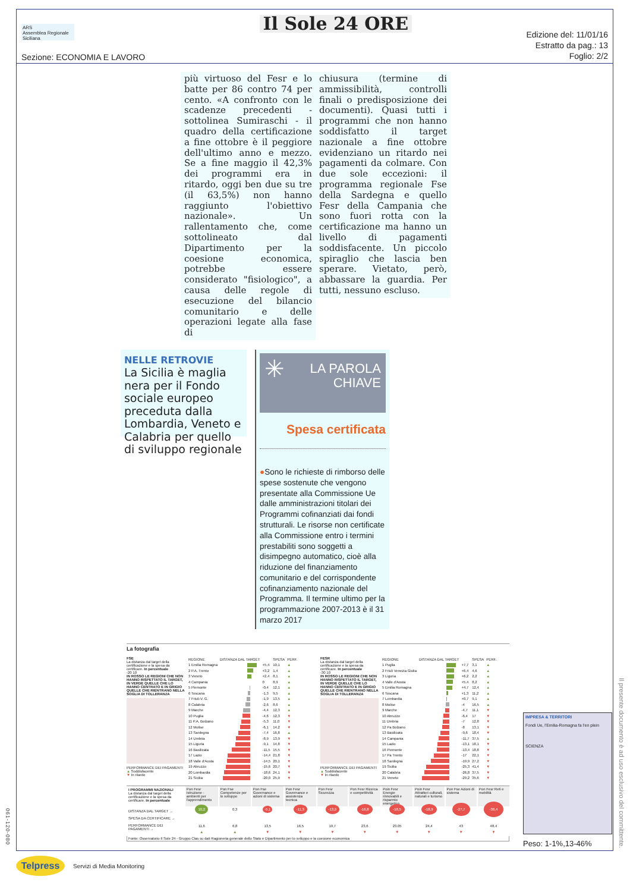061-120-080
ARS
Assemblea Regionale Siciliana
Sezione: ECONOMIA E LAVORO
Il Sole 24 ORE
Edizione del: 11/01/16
Estratto da pag.: 13
Foglio: 2/2
più virtuoso del Fesr e lo batte per 86 contro 74 per cento. «A confronto con le scadenze precedenti - sottolinea Sumiraschi - il quadro della certificazione a fine ottobre è il peggiore dell'ultimo anno e mezzo. Se a fine maggio il 42,3% dei programmi era in ritardo, oggi ben due su tre (il 63,5%) non hanno raggiunto l'obiettivo nazionale». Un rallentamento che, come sottolineato dal Dipartimento per la coesione economica, potrebbe essere considerato "fisiologico", a causa delle regole di esecuzione del bilancio comunitario e delle operazioni legate alla fase di
chiusura (termine di ammissibilità, controlli finali o predisposizione dei documenti). Quasi tutti i programmi che non hanno soddisfatto il target nazionale a fine ottobre evidenziano un ritardo nei pagamenti da colmare. Con due sole eccezioni: il programma regionale Fse della Sardegna e quello Fesr della Campania che sono fuori rotta con la certificazione ma hanno un livello di pagamenti soddisfacente. Un piccolo spiraglio che lascia ben sperare. Vietato, però, abbassare la guardia. Per tutti, nessuno escluso.
NELLE RETROVIE
La Sicilia è maglia nera per il Fondo sociale europeo preceduta dalla Lombardia, Veneto e Calabria per quello di sviluppo regionale
✳ LA PAROLA
CHIAVE
Spesa certificata
●Sono le richieste di rimborso delle spese sostenute che vengono presentate alla Commissione Ue dalle amministrazioni titolari dei Programmi cofinanziati dai fondi strutturali. Le risorse non certificate alla Commissione entro i termini prestabiliti sono soggetti a disimpegno automatico, cioè alla riduzione del finanziamento comunitario e del corrispondente cofinanziamento nazionale del Programma. Il termine ultimo per la programmazione 2007-2013 è il 31 marzo 2017
La fotografia
FSE
La distanza dal target della certificazione e la spesa da certificare. In percentuale
-20 10
IN ROSSO LE REGIONI CHE NON HANNO RISPETTATO IL TARGET, IN VERDE QUELLE CHE LO HANNO CENTRATO E IN GRIGIO QUELLE CHE RIENTRANO NELLA SOGLIA DI TOLLERANZA
PERFORMANCE DEI PAGAMENTI
▲ Soddisfacente
▼ In ritardo
| REGIONE | DISTANZA DAL TARGET | | SPESA | PERF. |
| --- | --- | --- | --- | --- |
| 1 Emilia Romagna | | +5,4 | 10,1 | ▲ |
| 2 P.A. Trento | | +3,2 | 1,4 | ▲ |
| 3 Veneto | | +2,4 | 8,1 | ▲ |
| 4 Campania | | 0 | 8,9 | ▲ |
| 5 Piemonte | | -0,4 | 12,1 | ▲ |
| 6 Toscana | | -1,3 | 9,5 | ▲ |
| 7 Friuli-V. G. | | -1,9 | 13,5 | ▲ |
| 8 Calabria | | -2,6 | 8,6 | ▲ |
| 9 Marche | | -4,4 | 12,3 | ▲ |
| 10 Puglia | | -4,6 | 12,3 | ▼ |
| 11 P.A. Bolzano | | -5,3 | 11,0 | ▼ |
| 12 Molise | | -6,1 | 14,2 | ▼ |
| 13 Sardegna | | -7,4 | 16,8 | ▲ |
| 14 Umbria | | -8,9 | 13,9 | ▼ |
| 15 Liguria | | -9,1 | 14,8 | ▼ |
| 16 Basilicata | | -11,5 | 15,5 | ▼ |
| 17 Lazio | | -14,4 | 21,8 | ▼ |
| 18 Valle d'Aosta | | -14,5 | 20,1 | ▼ |
| 19 Abruzzo | | -15,6 | 20,7 | ▼ |
| 20 Lombardia | | -18,6 | 24,1 | ▼ |
| 21 Sicilia | | -20,0 | 25,9 | ▼ |
FESR
La distanza dal target della certificazione e la spesa da certificare. In percentuale
-30 10
IN ROSSO LE REGIONI CHE NON HANNO RISPETTATO IL TARGET, IN VERDE QUELLE CHE LO HANNO CENTRATO E IN GRIGIO QUELLE CHE RIENTRANO NELLA SOGLIA DI TOLLERANZA
PERFORMANCE DEI PAGAMENTI
▲ Soddisfacente
▼ In ritardo
| REGIONE | DISTANZA DAL TARGET | | SPESA | PERF. |
| --- | --- | --- | --- | --- |
| 1 Puglia | | +7,7 | 3,1 | ▲ |
| 2 Friuli Venezia Giulia | | +6,4 | 4,6 | ▲ |
| 3 Liguria | | +6,2 | 2,2 | ▲ |
| 4 Valle d'Aosta | | +5,4 | 8,2 | ▲ |
| 5 Emilia Romagna | | +4,7 | 12,4 | ▲ |
| 6 Toscana | | +1,3 | 11,2 | ▲ |
| 7 Lombardia | | +0,7 | 9,1 | ▲ |
| 8 Molise | | -4 | 16,5 | ▲ |
| 9 Marche | | -4,7 | 11,1 | ▼ |
| 10 Abruzzo | | -6,4 | 17 | ▼ |
| 11 Umbria | | -7 | 12,8 | ▼ |
| 12 Pa Bolzano | | -8 | 13,1 | ▼ |
| 13 Basilicata | | -9,6 | 18,4 | ▼ |
| 14 Campania | | -11,7 | 37,5 | ▲ |
| 15 Lazio | | -13,1 | 18,1 | ▼ |
| 16 Piemonte | | -13,4 | 18,8 | ▼ |
| 17 Pa Trento | | -17 | 22,1 | ▼ |
| 18 Sardegna | | -19,9 | 27,2 | ▼ |
| 19 Sicilia | | -25,3 | 41,4 | ▼ |
| 20 Calabria | | -26,8 | 37,5 | ▼ |
| 21 Veneto | | -29,2 | 35,6 | ▼ |
I PROGRAMMI NAZIONALI
La distanza dal target della certificazione e la spesa da certificare. In percentuale
DISTANZA DAL TARGET →
SPESA DA CERTIFICARE →
PERFORMANCE DEI PAGAMENTI →
| Pon Fesr Istruzione - ambienti per l'apprendimento | Pon Fse Competenze per lo sviluppo | Pon Fse Governance e azioni di sistema | Pon Fesr Governance e assistenza tecnica | Pon Fesr Sicurezza | Pon Fesr Ricerca e competitività | Poin Fesr Energie rinnovabili e risparmio energetico | Poin Fesr Attrattori culturali, naturali e turismo | Pon Fse Azioni di sistema | Pon Fesr Reti e mobilità |
| 10,2 | 0,3 | -5,1 | -11,3 | -13,9 | -16,8 | -18,5 | -18,9 | -27,7 | -38,4 |
| 11,6 | 6,8 | 13,5 | 16,5 | 19,7 | 23,6 | 23.05 | 24,4 | 43 | 48,4 |
| ▲ | ▲ | ▼ | ▼ | ▼ | ▼ | ▼ | ▼ | ▼ | ▼ |
Fonte: Osservatorio Il Sole 24 - Gruppo Clas su dati Ragioneria generale dello Stato e Dipartimento per lo sviluppo e la coesione economica
IMPRESA & TERRITORI
Fondi Ue, l'Emilia-Romagna fa l'en plein
SCIENZA
Peso: 1-1%,13-46%
Il presente documento è ad uso esclusivo del committente.
Telpress
Servizi di Media Monitoring